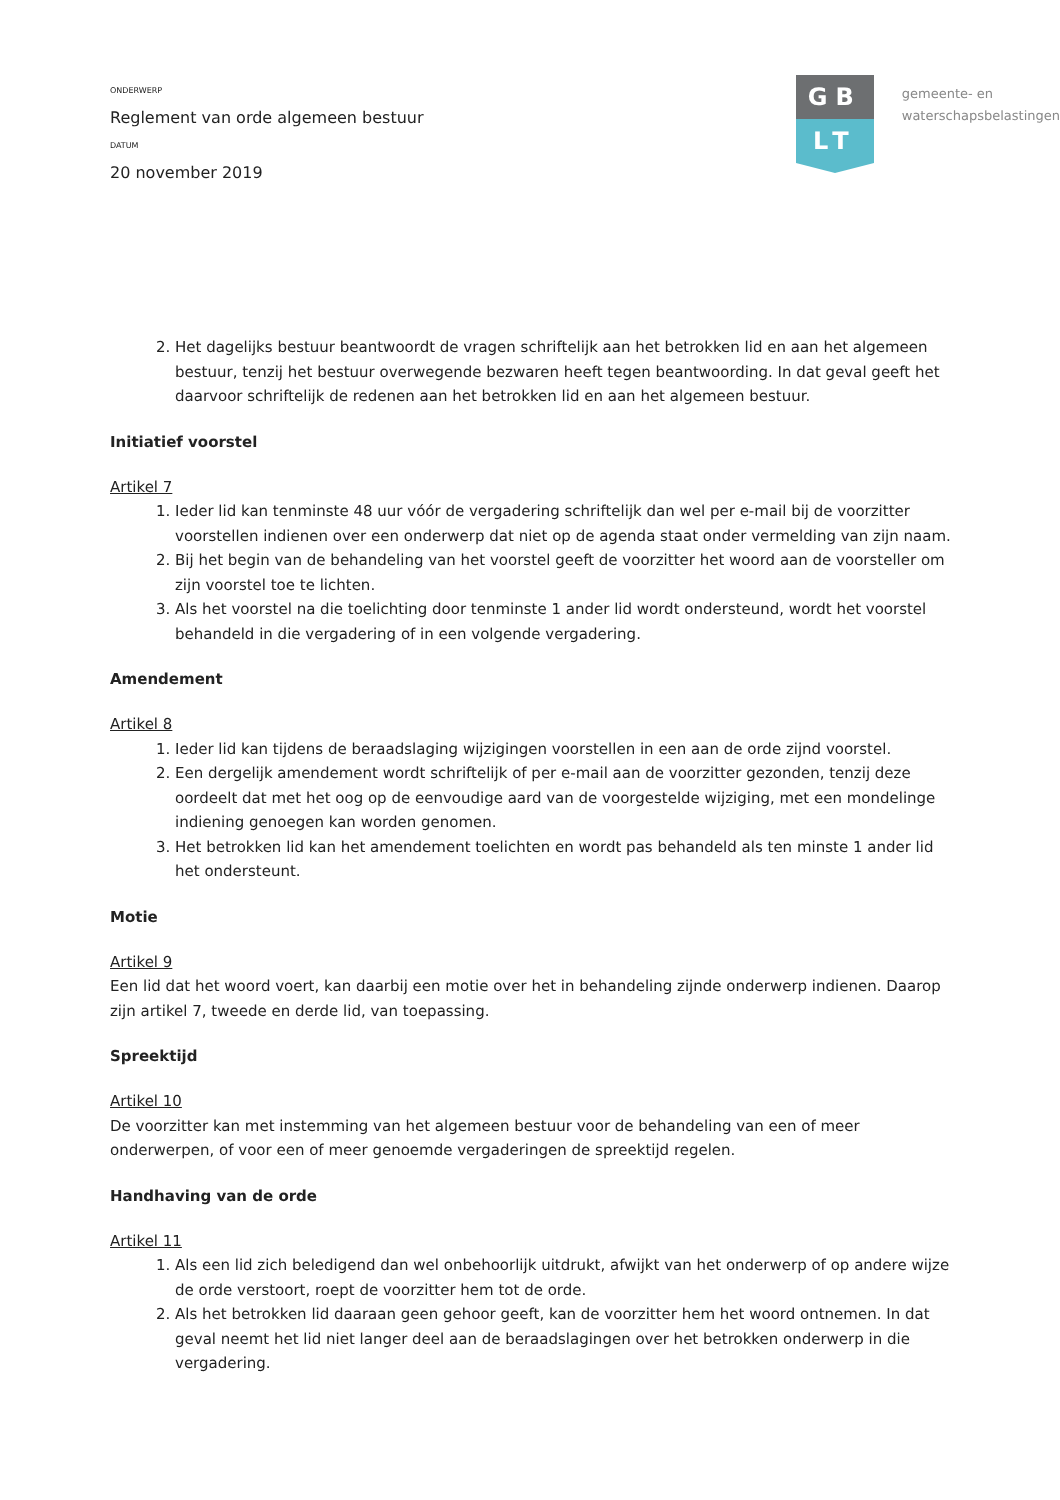ONDERWERP
Reglement van orde algemeen bestuur
DATUM
20 november 2019
GB
LT
gemeente- en
waterschapsbelastingen
2. Het dagelijks bestuur beantwoordt de vragen schriftelijk aan het betrokken lid en aan het algemeen bestuur, tenzij het bestuur overwegende bezwaren heeft tegen beantwoording. In dat geval geeft het daarvoor schriftelijk de redenen aan het betrokken lid en aan het algemeen bestuur.
Initiatief voorstel
Artikel 7
1. Ieder lid kan tenminste 48 uur vóór de vergadering schriftelijk dan wel per e-mail bij de voorzitter voorstellen indienen over een onderwerp dat niet op de agenda staat onder vermelding van zijn naam.
2. Bij het begin van de behandeling van het voorstel geeft de voorzitter het woord aan de voorsteller om zijn voorstel toe te lichten.
3. Als het voorstel na die toelichting door tenminste 1 ander lid wordt ondersteund, wordt het voorstel behandeld in die vergadering of in een volgende vergadering.
Amendement
Artikel 8
1. Ieder lid kan tijdens de beraadslaging wijzigingen voorstellen in een aan de orde zijnd voorstel.
2. Een dergelijk amendement wordt schriftelijk of per e-mail aan de voorzitter gezonden, tenzij deze oordeelt dat met het oog op de eenvoudige aard van de voorgestelde wijziging, met een mondelinge indiening genoegen kan worden genomen.
3. Het betrokken lid kan het amendement toelichten en wordt pas behandeld als ten minste 1 ander lid het ondersteunt.
Motie
Artikel 9
Een lid dat het woord voert, kan daarbij een motie over het in behandeling zijnde onderwerp indienen. Daarop zijn artikel 7, tweede en derde lid, van toepassing.
Spreektijd
Artikel 10
De voorzitter kan met instemming van het algemeen bestuur voor de behandeling van een of meer onderwerpen, of voor een of meer genoemde vergaderingen de spreektijd regelen.
Handhaving van de orde
Artikel 11
1. Als een lid zich beledigend dan wel onbehoorlijk uitdrukt, afwijkt van het onderwerp of op andere wijze de orde verstoort, roept de voorzitter hem tot de orde.
2. Als het betrokken lid daaraan geen gehoor geeft, kan de voorzitter hem het woord ontnemen. In dat geval neemt het lid niet langer deel aan de beraadslagingen over het betrokken onderwerp in die vergadering.